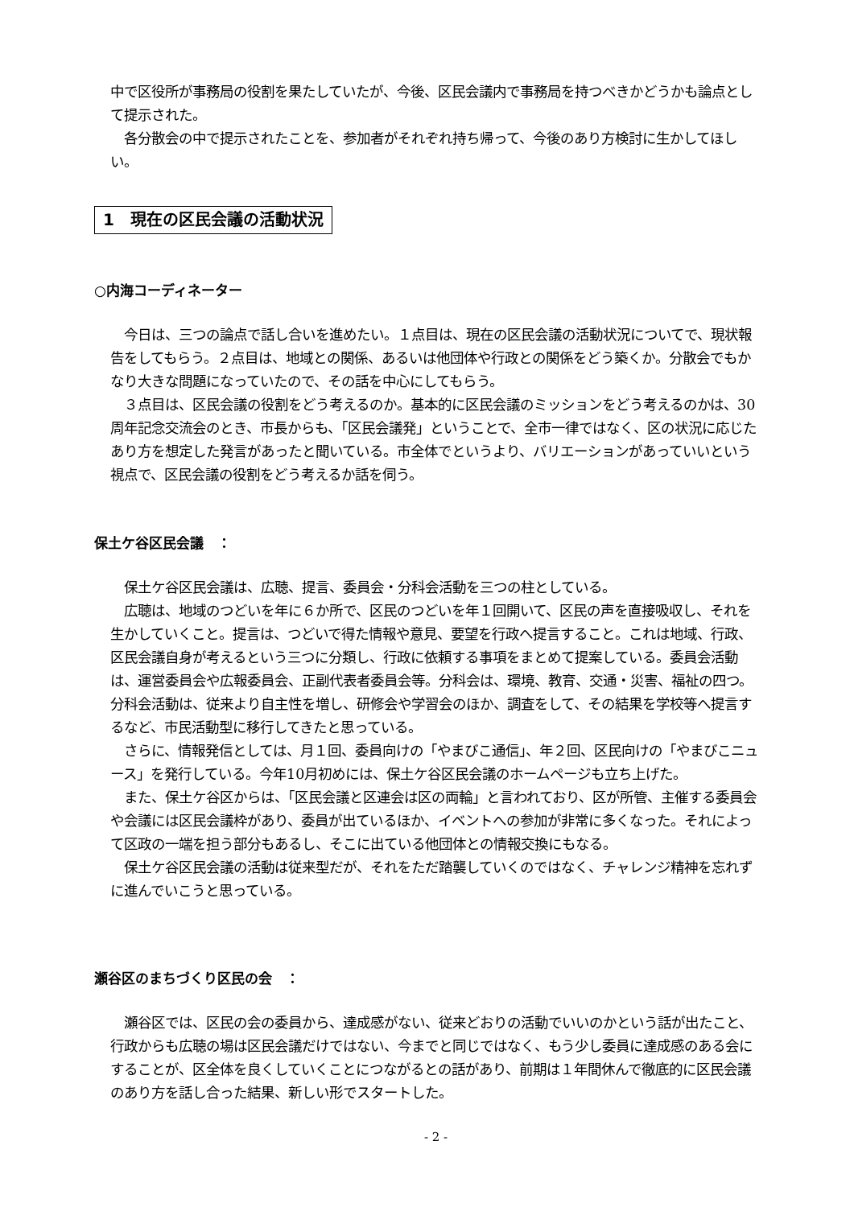中で区役所が事務局の役割を果たしていたが、今後、区民会議内で事務局を持つべきかどうかも論点として提示された。
　各分散会の中で提示されたことを、参加者がそれぞれ持ち帰って、今後のあり方検討に生かしてほしい。
1　現在の区民会議の活動状況
○内海コーディネーター
　今日は、三つの論点で話し合いを進めたい。１点目は、現在の区民会議の活動状況についてで、現状報告をしてもらう。２点目は、地域との関係、あるいは他団体や行政との関係をどう築くか。分散会でもかなり大きな問題になっていたので、その話を中心にしてもらう。
　３点目は、区民会議の役割をどう考えるのか。基本的に区民会議のミッションをどう考えるのかは、30周年記念交流会のとき、市長からも、「区民会議発」ということで、全市一律ではなく、区の状況に応じたあり方を想定した発言があったと聞いている。市全体でというより、バリエーションがあっていいという視点で、区民会議の役割をどう考えるか話を伺う。
保土ケ谷区民会議　：
　保土ケ谷区民会議は、広聴、提言、委員会・分科会活動を三つの柱としている。
　広聴は、地域のつどいを年に６か所で、区民のつどいを年１回開いて、区民の声を直接吸収し、それを生かしていくこと。提言は、つどいで得た情報や意見、要望を行政へ提言すること。これは地域、行政、区民会議自身が考えるという三つに分類し、行政に依頼する事項をまとめて提案している。委員会活動は、運営委員会や広報委員会、正副代表者委員会等。分科会は、環境、教育、交通・災害、福祉の四つ。分科会活動は、従来より自主性を増し、研修会や学習会のほか、調査をして、その結果を学校等へ提言するなど、市民活動型に移行してきたと思っている。
　さらに、情報発信としては、月１回、委員向けの「やまびこ通信」、年２回、区民向けの「やまびこニュース」を発行している。今年10月初めには、保土ケ谷区民会議のホームページも立ち上げた。
　また、保土ケ谷区からは、「区民会議と区連会は区の両輪」と言われており、区が所管、主催する委員会や会議には区民会議枠があり、委員が出ているほか、イベントへの参加が非常に多くなった。それによって区政の一端を担う部分もあるし、そこに出ている他団体との情報交換にもなる。
　保土ケ谷区民会議の活動は従来型だが、それをただ踏襲していくのではなく、チャレンジ精神を忘れずに進んでいこうと思っている。
瀬谷区のまちづくり区民の会　：
　瀬谷区では、区民の会の委員から、達成感がない、従来どおりの活動でいいのかという話が出たこと、行政からも広聴の場は区民会議だけではない、今までと同じではなく、もう少し委員に達成感のある会にすることが、区全体を良くしていくことにつながるとの話があり、前期は１年間休んで徹底的に区民会議のあり方を話し合った結果、新しい形でスタートした。
- 2 -